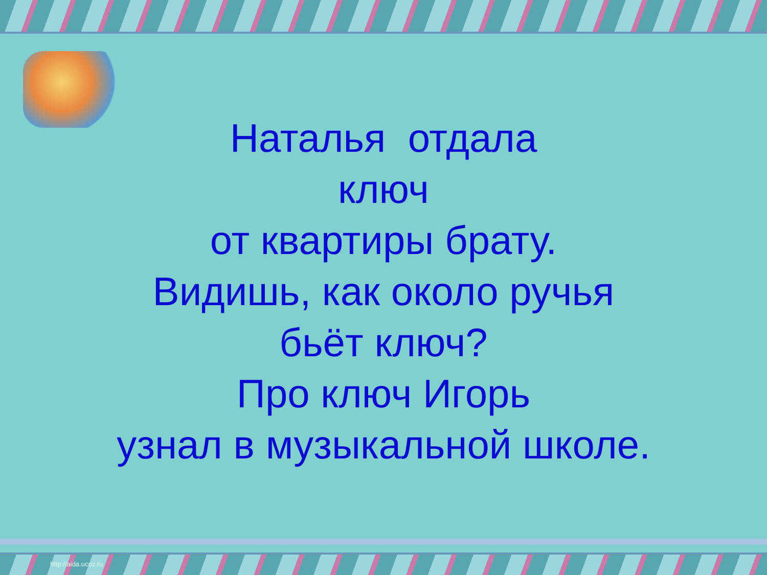Наталья отдала
ключ
от квартиры брату.
Видишь, как около ручья
бьёт ключ?
Про ключ Игорь
узнал в музыкальной школе.
http://aida.ucoz.ru